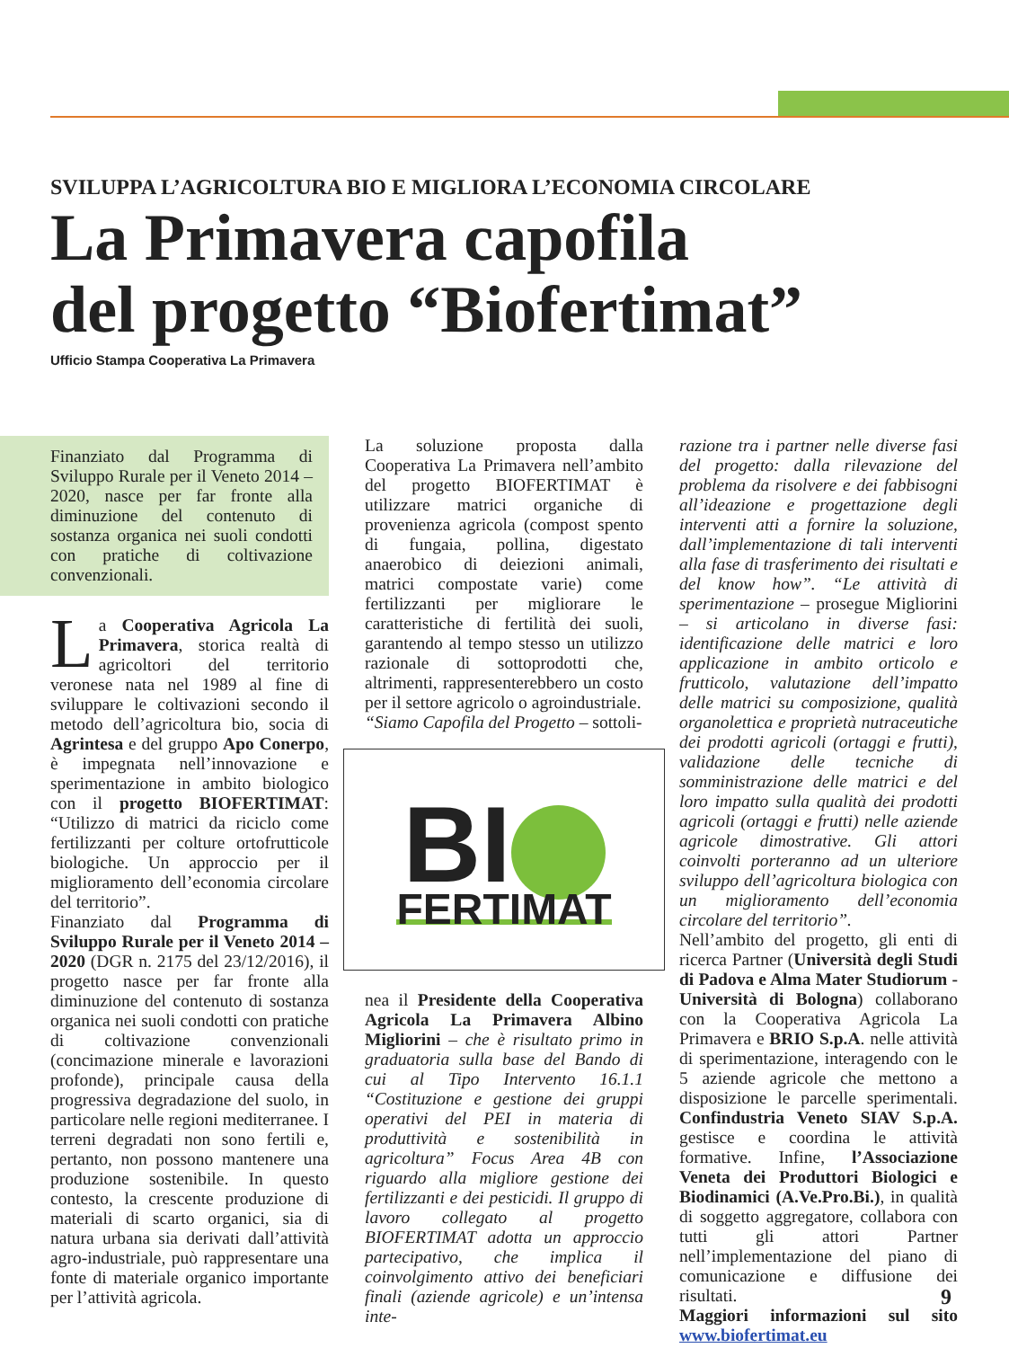SVILUPPA L’AGRICOLTURA BIO E MIGLIORA L’ECONOMIA CIRCOLARE
La Primavera capofila
del progetto “Biofertimat”
Ufficio Stampa Cooperativa La Primavera
Finanziato dal Programma di Sviluppo Rurale per il Veneto 2014 – 2020, nasce per far fronte alla diminuzione del contenuto di sostanza organica nei suoli condotti con pratiche di coltivazione convenzionali.
La Cooperativa Agricola La Primavera, storica realtà di agricoltori del territorio veronese nata nel 1989 al fine di sviluppare le coltivazioni secondo il metodo dell’agricoltura bio, socia di Agrintesa e del gruppo Apo Conerpo, è impegnata nell’innovazione e sperimentazione in ambito biologico con il progetto BIOFERTIMAT: “Utilizzo di matrici da riciclo come fertilizzanti per colture ortofrutticole biologiche. Un approccio per il miglioramento dell’economia circolare del territorio”.
Finanziato dal Programma di Sviluppo Rurale per il Veneto 2014 – 2020 (DGR n. 2175 del 23/12/2016), il progetto nasce per far fronte alla diminuzione del contenuto di sostanza organica nei suoli condotti con pratiche di coltivazione convenzionali (concimazione minerale e lavorazioni profonde), principale causa della progressiva degradazione del suolo, in particolare nelle regioni mediterranee. I terreni degradati non sono fertili e, pertanto, non possono mantenere una produzione sostenibile. In questo contesto, la crescente produzione di materiali di scarto organici, sia di natura urbana sia derivati dall’attività agro-industriale, può rappresentare una fonte di materiale organico importante per l’attività agricola.
La soluzione proposta dalla Cooperativa La Primavera nell’ambito del progetto BIOFERTIMAT è utilizzare matrici organiche di provenienza agricola (compost spento di fungaia, pollina, digestato anaerobico di deiezioni animali, matrici compostate varie) come fertilizzanti per migliorare le caratteristiche di fertilità dei suoli, garantendo al tempo stesso un utilizzo razionale di sottoprodotti che, altrimenti, rappresenterebbero un costo per il settore agricolo o agroindustriale.
“Siamo Capofila del Progetto – sottoli-
BI
FERTIMAT
nea il Presidente della Cooperativa Agricola La Primavera Albino Migliorini – che è risultato primo in graduatoria sulla base del Bando di cui al Tipo Intervento 16.1.1 “Costituzione e gestione dei gruppi operativi del PEI in materia di produttività e sostenibilità in agricoltura” Focus Area 4B con riguardo alla migliore gestione dei fertilizzanti e dei pesticidi. Il gruppo di lavoro collegato al progetto BIOFERTIMAT adotta un approccio partecipativo, che implica il coinvolgimento attivo dei beneficiari finali (aziende agricole) e un’intensa inte-
razione tra i partner nelle diverse fasi del progetto: dalla rilevazione del problema da risolvere e dei fabbisogni all’ideazione e progettazione degli interventi atti a fornire la soluzione, dall’implementazione di tali interventi alla fase di trasferimento dei risultati e del know how”. “Le attività di sperimentazione – prosegue Migliorini – si articolano in diverse fasi: identificazione delle matrici e loro applicazione in ambito orticolo e frutticolo, valutazione dell’impatto delle matrici su composizione, qualità organolettica e proprietà nutraceutiche dei prodotti agricoli (ortaggi e frutti), validazione delle tecniche di somministrazione delle matrici e del loro impatto sulla qualità dei prodotti agricoli (ortaggi e frutti) nelle aziende agricole dimostrative. Gli attori coinvolti porteranno ad un ulteriore sviluppo dell’agricoltura biologica con un miglioramento dell’economia circolare del territorio”.
Nell’ambito del progetto, gli enti di ricerca Partner (Università degli Studi di Padova e Alma Mater Studiorum - Università di Bologna) collaborano con la Cooperativa Agricola La Primavera e BRIO S.p.A. nelle attività di sperimentazione, interagendo con le 5 aziende agricole che mettono a disposizione le parcelle sperimentali. Confindustria Veneto SIAV S.p.A. gestisce e coordina le attività formative. Infine, l’Associazione Veneta dei Produttori Biologici e Biodinamici (A.Ve.Pro.Bi.), in qualità di soggetto aggregatore, collabora con tutti gli attori Partner nell’implementazione del piano di comunicazione e diffusione dei risultati.
Maggiori informazioni sul sito www.biofertimat.eu
9